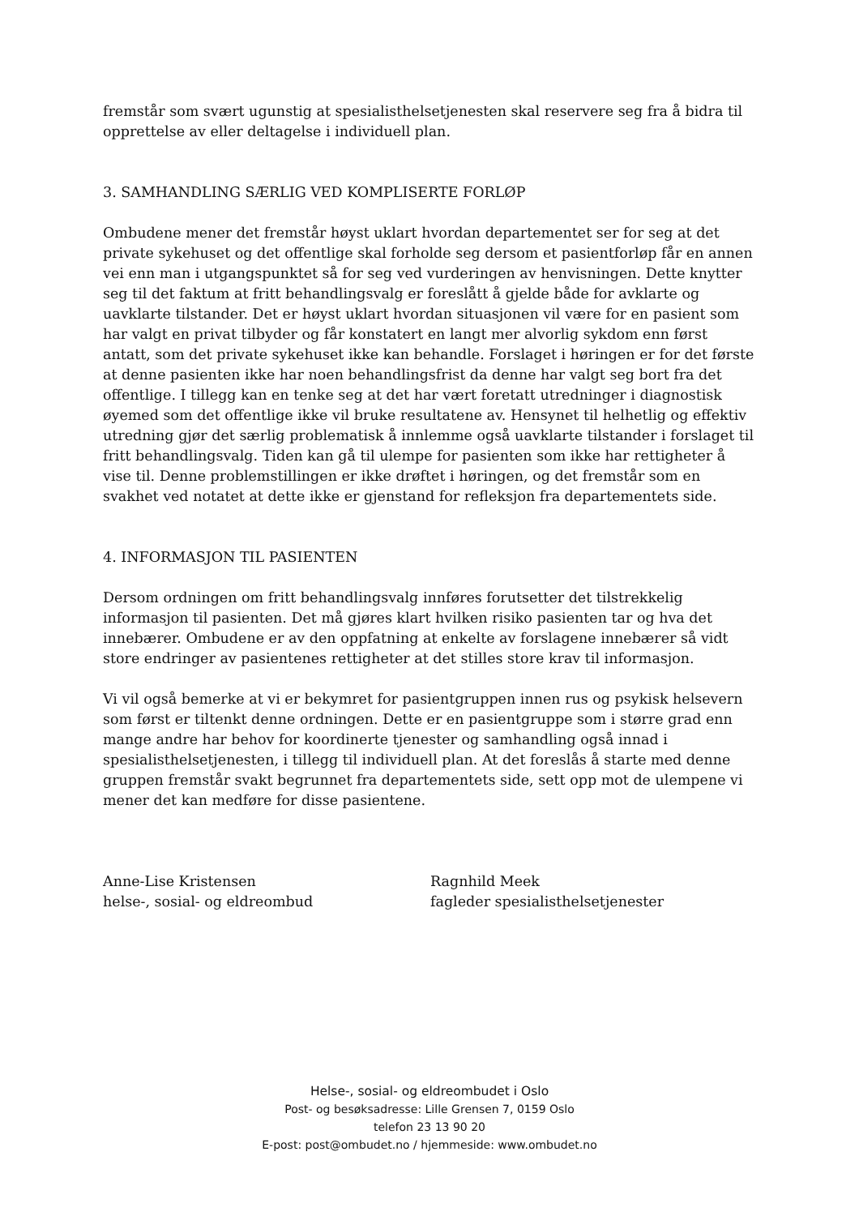fremstår som svært ugunstig at spesialisthelsetjenesten skal reservere seg fra å bidra til opprettelse av eller deltagelse i individuell plan.
3. SAMHANDLING SÆRLIG VED KOMPLISERTE FORLØP
Ombudene mener det fremstår høyst uklart hvordan departementet ser for seg at det private sykehuset og det offentlige skal forholde seg dersom et pasientforløp får en annen vei enn man i utgangspunktet så for seg ved vurderingen av henvisningen. Dette knytter seg til det faktum at fritt behandlingsvalg er foreslått å gjelde både for avklarte og uavklarte tilstander. Det er høyst uklart hvordan situasjonen vil være for en pasient som har valgt en privat tilbyder og får konstatert en langt mer alvorlig sykdom enn først antatt, som det private sykehuset ikke kan behandle. Forslaget i høringen er for det første at denne pasienten ikke har noen behandlingsfrist da denne har valgt seg bort fra det offentlige. I tillegg kan en tenke seg at det har vært foretatt utredninger i diagnostisk øyemed som det offentlige ikke vil bruke resultatene av. Hensynet til helhetlig og effektiv utredning gjør det særlig problematisk å innlemme også uavklarte tilstander i forslaget til fritt behandlingsvalg. Tiden kan gå til ulempe for pasienten som ikke har rettigheter å vise til. Denne problemstillingen er ikke drøftet i høringen, og det fremstår som en svakhet ved notatet at dette ikke er gjenstand for refleksjon fra departementets side.
4. INFORMASJON TIL PASIENTEN
Dersom ordningen om fritt behandlingsvalg innføres forutsetter det tilstrekkelig informasjon til pasienten. Det må gjøres klart hvilken risiko pasienten tar og hva det innebærer. Ombudene er av den oppfatning at enkelte av forslagene innebærer så vidt store endringer av pasientenes rettigheter at det stilles store krav til informasjon.
Vi vil også bemerke at vi er bekymret for pasientgruppen innen rus og psykisk helsevern som først er tiltenkt denne ordningen. Dette er en pasientgruppe som i større grad enn mange andre har behov for koordinerte tjenester og samhandling også innad i spesialisthelsetjenesten, i tillegg til individuell plan. At det foreslås å starte med denne gruppen fremstår svakt begrunnet fra departementets side, sett opp mot de ulempene vi mener det kan medføre for disse pasientene.
Anne-Lise Kristensen
helse-, sosial- og eldreombud
Ragnhild Meek
fagleder spesialisthelsetjenester
Helse-, sosial- og eldreombudet i Oslo
Post- og besøksadresse: Lille Grensen 7, 0159 Oslo
telefon 23 13 90 20
E-post: post@ombudet.no / hjemmeside: www.ombudet.no